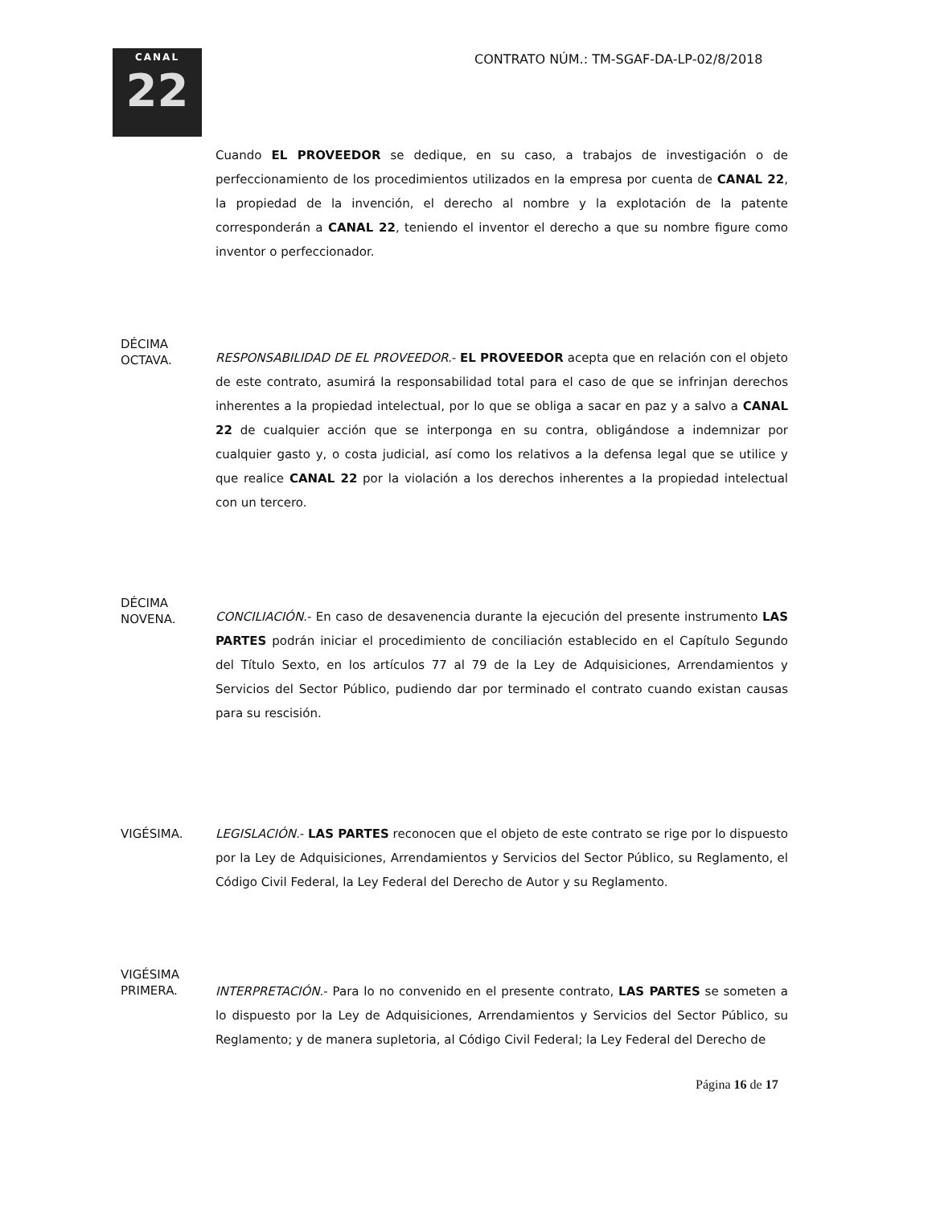CANAL
22
CONTRATO NÚM.: TM-SGAF-DA-LP-02/8/2018
Cuando EL PROVEEDOR se dedique, en su caso, a trabajos de investigación o de perfeccionamiento de los procedimientos utilizados en la empresa por cuenta de CANAL 22, la propiedad de la invención, el derecho al nombre y la explotación de la patente corresponderán a CANAL 22, teniendo el inventor el derecho a que su nombre figure como inventor o perfeccionador.
DÉCIMA
OCTAVA.
RESPONSABILIDAD DE EL PROVEEDOR.- EL PROVEEDOR acepta que en relación con el objeto de este contrato, asumirá la responsabilidad total para el caso de que se infrinjan derechos inherentes a la propiedad intelectual, por lo que se obliga a sacar en paz y a salvo a CANAL 22 de cualquier acción que se interponga en su contra, obligándose a indemnizar por cualquier gasto y, o costa judicial, así como los relativos a la defensa legal que se utilice y que realice CANAL 22 por la violación a los derechos inherentes a la propiedad intelectual con un tercero.
DÉCIMA
NOVENA.
CONCILIACIÓN.- En caso de desavenencia durante la ejecución del presente instrumento LAS PARTES podrán iniciar el procedimiento de conciliación establecido en el Capítulo Segundo del Título Sexto, en los artículos 77 al 79 de la Ley de Adquisiciones, Arrendamientos y Servicios del Sector Público, pudiendo dar por terminado el contrato cuando existan causas para su rescisión.
VIGÉSIMA. LEGISLACIÓN.- LAS PARTES reconocen que el objeto de este contrato se rige por lo dispuesto por la Ley de Adquisiciones, Arrendamientos y Servicios del Sector Público, su Reglamento, el Código Civil Federal, la Ley Federal del Derecho de Autor y su Reglamento.
VIGÉSIMA
PRIMERA.
INTERPRETACIÓN.- Para lo no convenido en el presente contrato, LAS PARTES se someten a lo dispuesto por la Ley de Adquisiciones, Arrendamientos y Servicios del Sector Público, su Reglamento; y de manera supletoria, al Código Civil Federal; la Ley Federal del Derecho de
Página 16 de 17